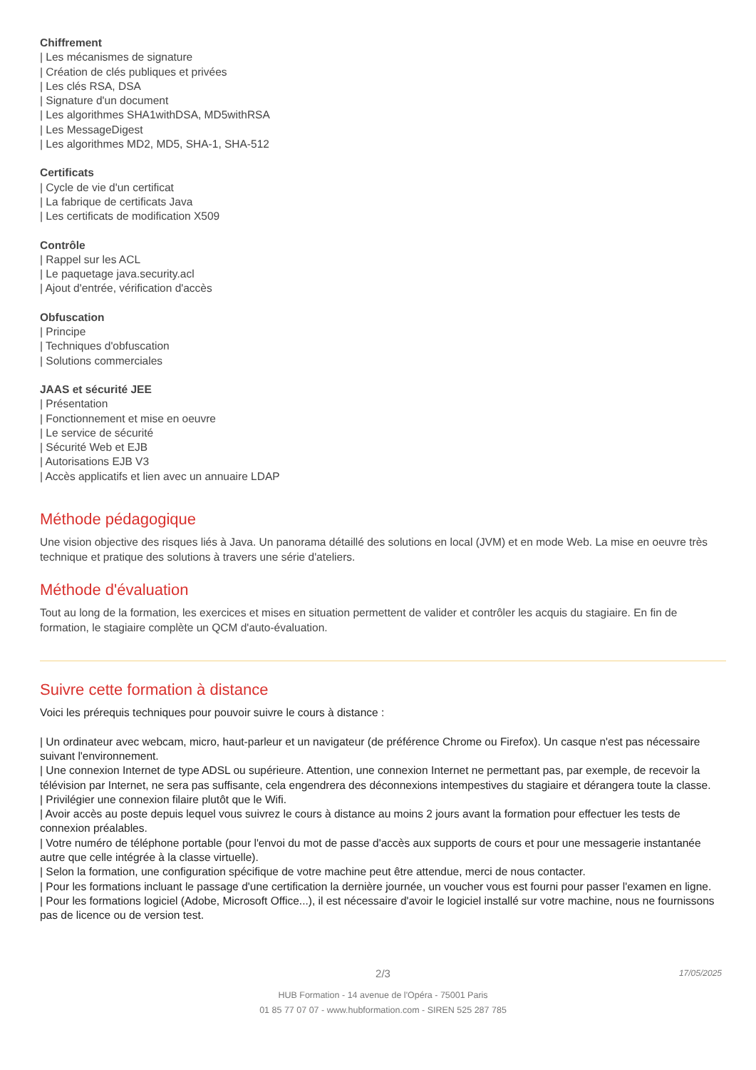Chiffrement
| Les mécanismes de signature
| Création de clés publiques et privées
| Les clés RSA, DSA
| Signature d'un document
| Les algorithmes SHA1withDSA, MD5withRSA
| Les MessageDigest
| Les algorithmes MD2, MD5, SHA-1, SHA-512
Certificats
| Cycle de vie d'un certificat
| La fabrique de certificats Java
| Les certificats de modification X509
Contrôle
| Rappel sur les ACL
| Le paquetage java.security.acl
| Ajout d'entrée, vérification d'accès
Obfuscation
| Principe
| Techniques d'obfuscation
| Solutions commerciales
JAAS et sécurité JEE
| Présentation
| Fonctionnement et mise en oeuvre
| Le service de sécurité
| Sécurité Web et EJB
| Autorisations EJB V3
| Accès applicatifs et lien avec un annuaire LDAP
Méthode pédagogique
Une vision objective des risques liés à Java. Un panorama détaillé des solutions en local (JVM) et en mode Web. La mise en oeuvre très technique et pratique des solutions à travers une série d'ateliers.
Méthode d'évaluation
Tout au long de la formation, les exercices et mises en situation permettent de valider et contrôler les acquis du stagiaire. En fin de formation, le stagiaire complète un QCM d'auto-évaluation.
Suivre cette formation à distance
Voici les prérequis techniques pour pouvoir suivre le cours à distance :
| Un ordinateur avec webcam, micro, haut-parleur et un navigateur (de préférence Chrome ou Firefox). Un casque n'est pas nécessaire suivant l'environnement.
| Une connexion Internet de type ADSL ou supérieure. Attention, une connexion Internet ne permettant pas, par exemple, de recevoir la télévision par Internet, ne sera pas suffisante, cela engendrera des déconnexions intempestives du stagiaire et dérangera toute la classe.
| Privilégier une connexion filaire plutôt que le Wifi.
| Avoir accès au poste depuis lequel vous suivrez le cours à distance au moins 2 jours avant la formation pour effectuer les tests de connexion préalables.
| Votre numéro de téléphone portable (pour l'envoi du mot de passe d'accès aux supports de cours et pour une messagerie instantanée autre que celle intégrée à la classe virtuelle).
| Selon la formation, une configuration spécifique de votre machine peut être attendue, merci de nous contacter.
| Pour les formations incluant le passage d'une certification la dernière journée, un voucher vous est fourni pour passer l'examen en ligne.
| Pour les formations logiciel (Adobe, Microsoft Office...), il est nécessaire d'avoir le logiciel installé sur votre machine, nous ne fournissons pas de licence ou de version test.
2/3
17/05/2025
HUB Formation - 14 avenue de l'Opéra - 75001 Paris
01 85 77 07 07 - www.hubformation.com - SIREN 525 287 785